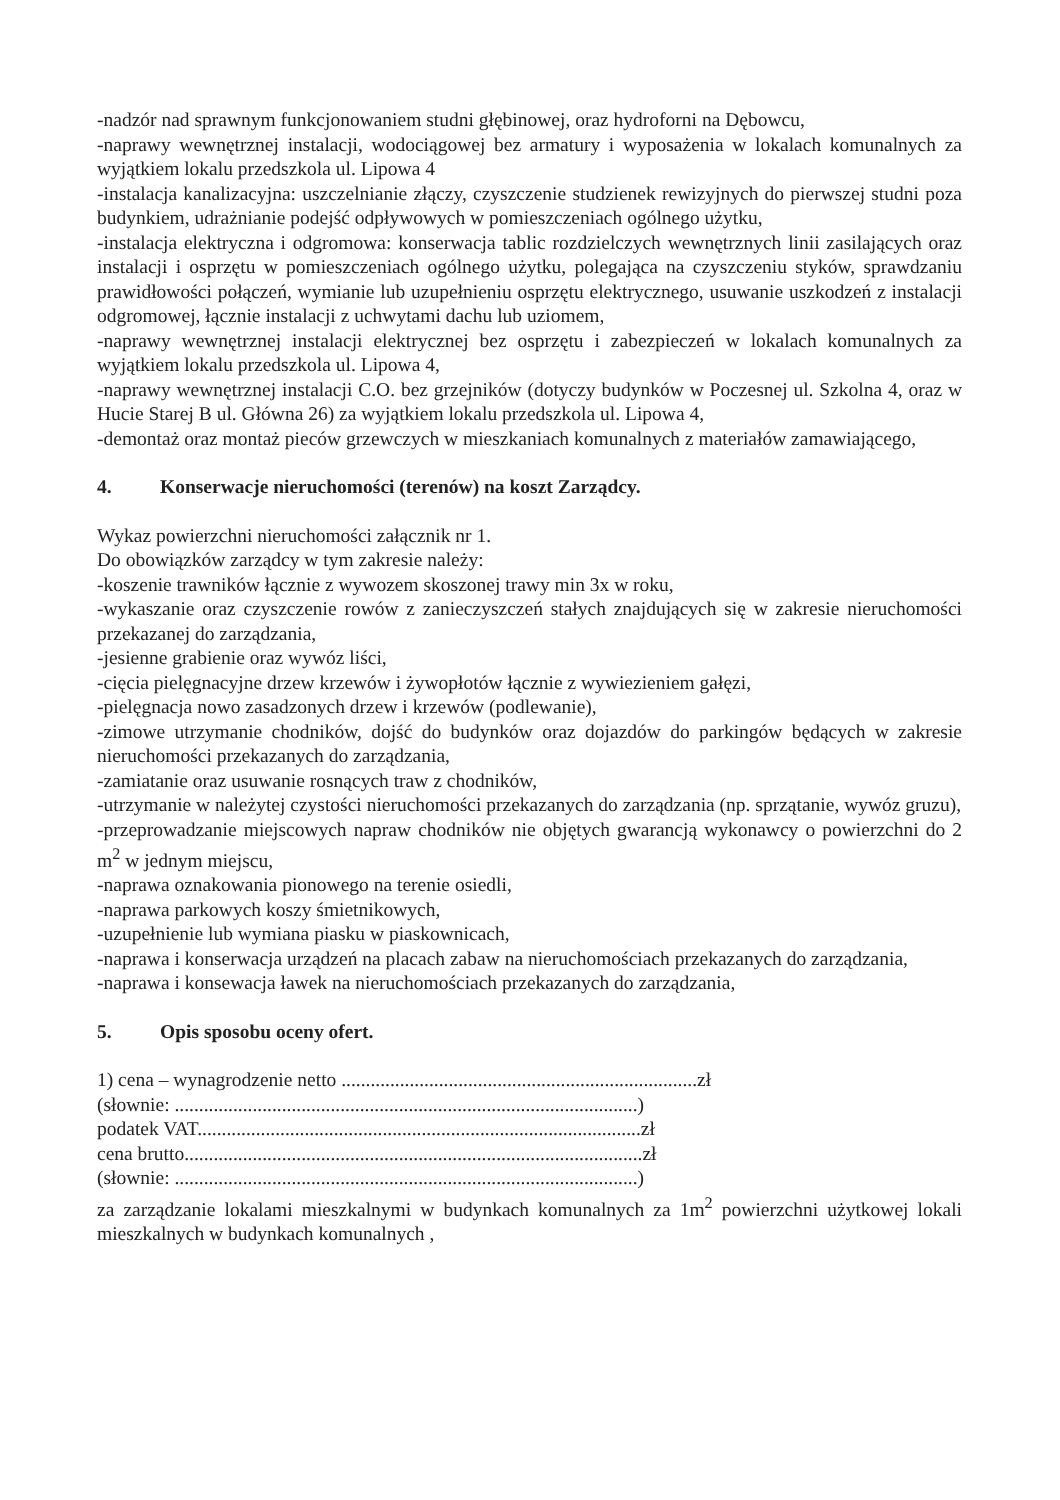-nadzór nad sprawnym funkcjonowaniem studni głębinowej, oraz hydroforni na Dębowcu,
-naprawy wewnętrznej instalacji, wodociągowej bez armatury i wyposażenia w lokalach komunalnych za wyjątkiem lokalu przedszkola ul. Lipowa 4
-instalacja kanalizacyjna: uszczelnianie złączy, czyszczenie studzienek rewizyjnych do pierwszej studni poza budynkiem, udrażnianie podejść odpływowych w pomieszczeniach ogólnego użytku,
-instalacja elektryczna i odgromowa: konserwacja tablic rozdzielczych wewnętrznych linii zasilających oraz instalacji i osprzętu w pomieszczeniach ogólnego użytku, polegająca na czyszczeniu styków, sprawdzaniu prawidłowości połączeń, wymianie lub uzupełnieniu osprzętu elektrycznego, usuwanie uszkodzeń z instalacji odgromowej, łącznie instalacji z uchwytami dachu lub uziomem,
-naprawy wewnętrznej instalacji elektrycznej bez osprzętu i zabezpieczeń w lokalach komunalnych za wyjątkiem lokalu przedszkola ul. Lipowa 4,
-naprawy wewnętrznej instalacji C.O. bez grzejników (dotyczy budynków w Poczesnej ul. Szkolna 4, oraz w Hucie Starej B ul. Główna 26) za wyjątkiem lokalu przedszkola ul. Lipowa 4,
-demontaż oraz montaż pieców grzewczych w mieszkaniach komunalnych z materiałów zamawiającego,
4. Konserwacje nieruchomości (terenów) na koszt Zarządcy.
Wykaz powierzchni nieruchomości załącznik nr 1.
Do obowiązków zarządcy w tym zakresie należy:
-koszenie trawników łącznie z wywozem skoszonej trawy min 3x w roku,
-wykaszanie oraz czyszczenie rowów z zanieczyszczeń stałych znajdujących się w zakresie nieruchomości przekazanej do zarządzania,
-jesienne grabienie oraz wywóz liści,
-cięcia pielęgnacyjne drzew krzewów i żywopłotów łącznie z wywiezieniem gałęzi,
-pielęgnacja nowo zasadzonych drzew i krzewów (podlewanie),
-zimowe utrzymanie chodników, dojść do budynków oraz dojazdów do parkingów będących w zakresie nieruchomości przekazanych do zarządzania,
-zamiatanie oraz usuwanie rosnących traw z chodników,
-utrzymanie w należytej czystości nieruchomości przekazanych do zarządzania (np. sprzątanie, wywóz gruzu),
-przeprowadzanie miejscowych napraw chodników nie objętych gwarancją wykonawcy o powierzchni do 2 m<sup>2</sup> w jednym miejscu,
-naprawa oznakowania pionowego na terenie osiedli,
-naprawa parkowych koszy śmietnikowych,
-uzupełnienie lub wymiana piasku w piaskownicach,
-naprawa i konserwacja urządzeń na placach zabaw na nieruchomościach przekazanych do zarządzania,
-naprawa i konsewacja ławek na nieruchomościach przekazanych do zarządzania,
5. Opis sposobu oceny ofert.
1) cena – wynagrodzenie netto .........................................................................zł
(słownie: ...............................................................................................)
podatek VAT...........................................................................................zł
cena brutto..............................................................................................zł
(słownie: ...............................................................................................)
za zarządzanie lokalami mieszkalnymi w budynkach komunalnych za 1m<sup>2</sup> powierzchni użytkowej lokali mieszkalnych w budynkach komunalnych ,